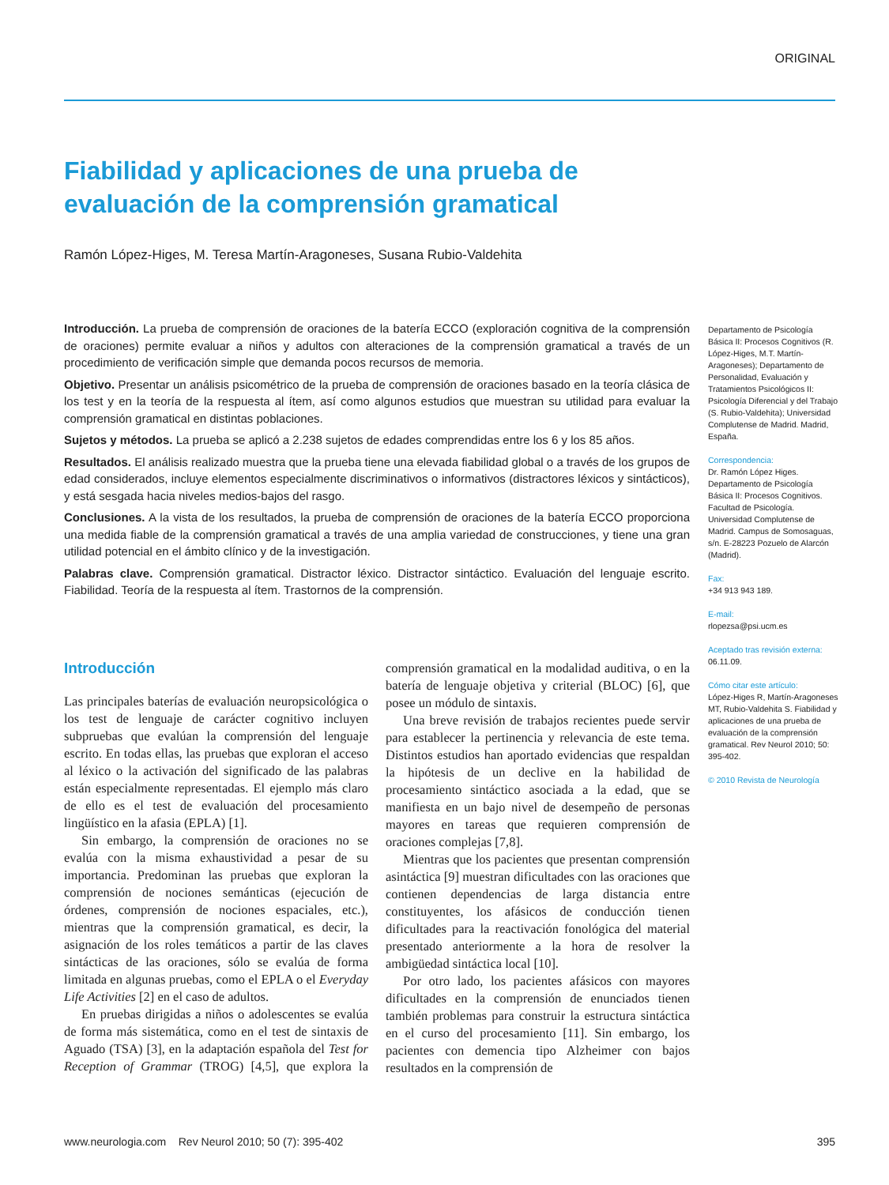ORIGINAL
Fiabilidad y aplicaciones de una prueba de evaluación de la comprensión gramatical
Ramón López-Higes, M. Teresa Martín-Aragoneses, Susana Rubio-Valdehita
Introducción. La prueba de comprensión de oraciones de la batería ECCO (exploración cognitiva de la comprensión de oraciones) permite evaluar a niños y adultos con alteraciones de la comprensión gramatical a través de un procedimiento de verificación simple que demanda pocos recursos de memoria.
Objetivo. Presentar un análisis psicométrico de la prueba de comprensión de oraciones basado en la teoría clásica de los test y en la teoría de la respuesta al ítem, así como algunos estudios que muestran su utilidad para evaluar la comprensión gramatical en distintas poblaciones.
Sujetos y métodos. La prueba se aplicó a 2.238 sujetos de edades comprendidas entre los 6 y los 85 años.
Resultados. El análisis realizado muestra que la prueba tiene una elevada fiabilidad global o a través de los grupos de edad considerados, incluye elementos especialmente discriminativos o informativos (distractores léxicos y sintácticos), y está sesgada hacia niveles medios-bajos del rasgo.
Conclusiones. A la vista de los resultados, la prueba de comprensión de oraciones de la batería ECCO proporciona una medida fiable de la comprensión gramatical a través de una amplia variedad de construcciones, y tiene una gran utilidad potencial en el ámbito clínico y de la investigación.
Palabras clave. Comprensión gramatical. Distractor léxico. Distractor sintáctico. Evaluación del lenguaje escrito. Fiabilidad. Teoría de la respuesta al ítem. Trastornos de la comprensión.
Departamento de Psicología Básica II: Procesos Cognitivos (R. López-Higes, M.T. Martín-Aragoneses); Departamento de Personalidad, Evaluación y Tratamientos Psicológicos II: Psicología Diferencial y del Trabajo (S. Rubio-Valdehita); Universidad Complutense de Madrid. Madrid, España.
Correspondencia:
Dr. Ramón López Higes. Departamento de Psicología Básica II: Procesos Cognitivos. Facultad de Psicología. Universidad Complutense de Madrid. Campus de Somosaguas, s/n. E-28223 Pozuelo de Alarcón (Madrid).
Fax:
+34 913 943 189.
E-mail:
rlopezsa@psi.ucm.es
Aceptado tras revisión externa:
06.11.09.
Cómo citar este artículo:
López-Higes R, Martín-Aragoneses MT, Rubio-Valdehita S. Fiabilidad y aplicaciones de una prueba de evaluación de la comprensión gramatical. Rev Neurol 2010; 50: 395-402.
© 2010 Revista de Neurología
Introducción
Las principales baterías de evaluación neuropsicológica o los test de lenguaje de carácter cognitivo incluyen subpruebas que evalúan la comprensión del lenguaje escrito. En todas ellas, las pruebas que exploran el acceso al léxico o la activación del significado de las palabras están especialmente representadas. El ejemplo más claro de ello es el test de evaluación del procesamiento lingüístico en la afasia (EPLA) [1].
Sin embargo, la comprensión de oraciones no se evalúa con la misma exhaustividad a pesar de su importancia. Predominan las pruebas que exploran la comprensión de nociones semánticas (ejecución de órdenes, comprensión de nociones espaciales, etc.), mientras que la comprensión gramatical, es decir, la asignación de los roles temáticos a partir de las claves sintácticas de las oraciones, sólo se evalúa de forma limitada en algunas pruebas, como el EPLA o el Everyday Life Activities [2] en el caso de adultos.
En pruebas dirigidas a niños o adolescentes se evalúa de forma más sistemática, como en el test de sintaxis de Aguado (TSA) [3], en la adaptación española del Test for Reception of Grammar (TROG) [4,5], que explora la comprensión gramatical en la modalidad auditiva, o en la batería de lenguaje objetiva y criterial (BLOC) [6], que posee un módulo de sintaxis.
Una breve revisión de trabajos recientes puede servir para establecer la pertinencia y relevancia de este tema. Distintos estudios han aportado evidencias que respaldan la hipótesis de un declive en la habilidad de procesamiento sintáctico asociada a la edad, que se manifiesta en un bajo nivel de desempeño de personas mayores en tareas que requieren comprensión de oraciones complejas [7,8].
Mientras que los pacientes que presentan comprensión asintáctica [9] muestran dificultades con las oraciones que contienen dependencias de larga distancia entre constituyentes, los afásicos de conducción tienen dificultades para la reactivación fonológica del material presentado anteriormente a la hora de resolver la ambigüedad sintáctica local [10].
Por otro lado, los pacientes afásicos con mayores dificultades en la comprensión de enunciados tienen también problemas para construir la estructura sintáctica en el curso del procesamiento [11]. Sin embargo, los pacientes con demencia tipo Alzheimer con bajos resultados en la comprensión de
www.neurologia.com Rev Neurol 2010; 50 (7): 395-402 395